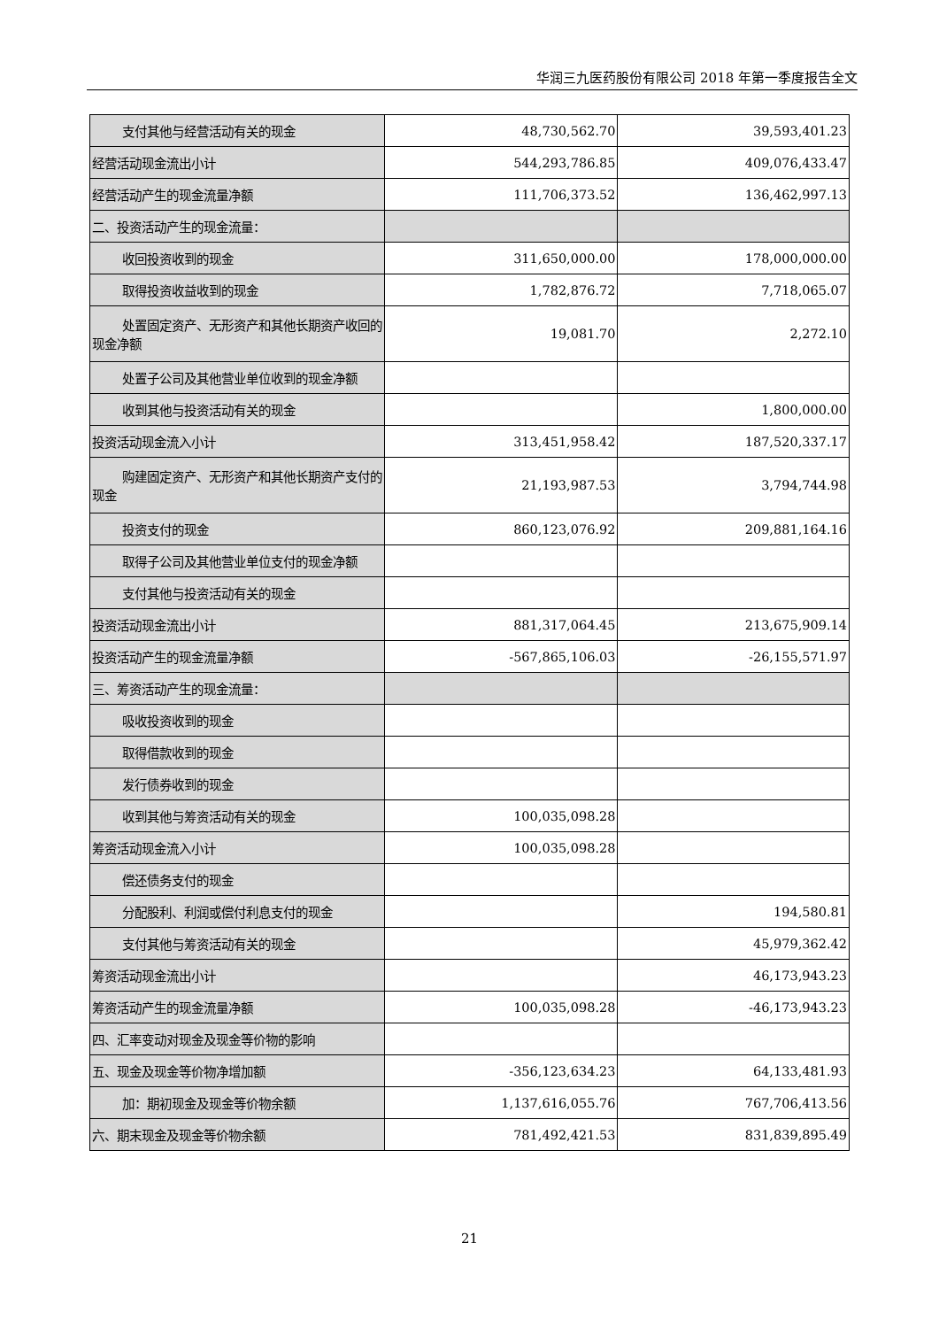华润三九医药股份有限公司 2018 年第一季度报告全文
| 支付其他与经营活动有关的现金 | 48,730,562.70 | 39,593,401.23 |
| 经营活动现金流出小计 | 544,293,786.85 | 409,076,433.47 |
| 经营活动产生的现金流量净额 | 111,706,373.52 | 136,462,997.13 |
| 二、投资活动产生的现金流量： | | |
| 收回投资收到的现金 | 311,650,000.00 | 178,000,000.00 |
| 取得投资收益收到的现金 | 1,782,876.72 | 7,718,065.07 |
| 处置固定资产、无形资产和其他长期资产收回的 现金净额 | 19,081.70 | 2,272.10 |
| 处置子公司及其他营业单位收到的现金净额 | | |
| 收到其他与投资活动有关的现金 | | 1,800,000.00 |
| 投资活动现金流入小计 | 313,451,958.42 | 187,520,337.17 |
| 购建固定资产、无形资产和其他长期资产支付的 现金 | 21,193,987.53 | 3,794,744.98 |
| 投资支付的现金 | 860,123,076.92 | 209,881,164.16 |
| 取得子公司及其他营业单位支付的现金净额 | | |
| 支付其他与投资活动有关的现金 | | |
| 投资活动现金流出小计 | 881,317,064.45 | 213,675,909.14 |
| 投资活动产生的现金流量净额 | -567,865,106.03 | -26,155,571.97 |
| 三、筹资活动产生的现金流量： | | |
| 吸收投资收到的现金 | | |
| 取得借款收到的现金 | | |
| 发行债券收到的现金 | | |
| 收到其他与筹资活动有关的现金 | 100,035,098.28 | |
| 筹资活动现金流入小计 | 100,035,098.28 | |
| 偿还债务支付的现金 | | |
| 分配股利、利润或偿付利息支付的现金 | | 194,580.81 |
| 支付其他与筹资活动有关的现金 | | 45,979,362.42 |
| 筹资活动现金流出小计 | | 46,173,943.23 |
| 筹资活动产生的现金流量净额 | 100,035,098.28 | -46,173,943.23 |
| 四、汇率变动对现金及现金等价物的影响 | | |
| 五、现金及现金等价物净增加额 | -356,123,634.23 | 64,133,481.93 |
| 加：期初现金及现金等价物余额 | 1,137,616,055.76 | 767,706,413.56 |
| 六、期末现金及现金等价物余额 | 781,492,421.53 | 831,839,895.49 |
21